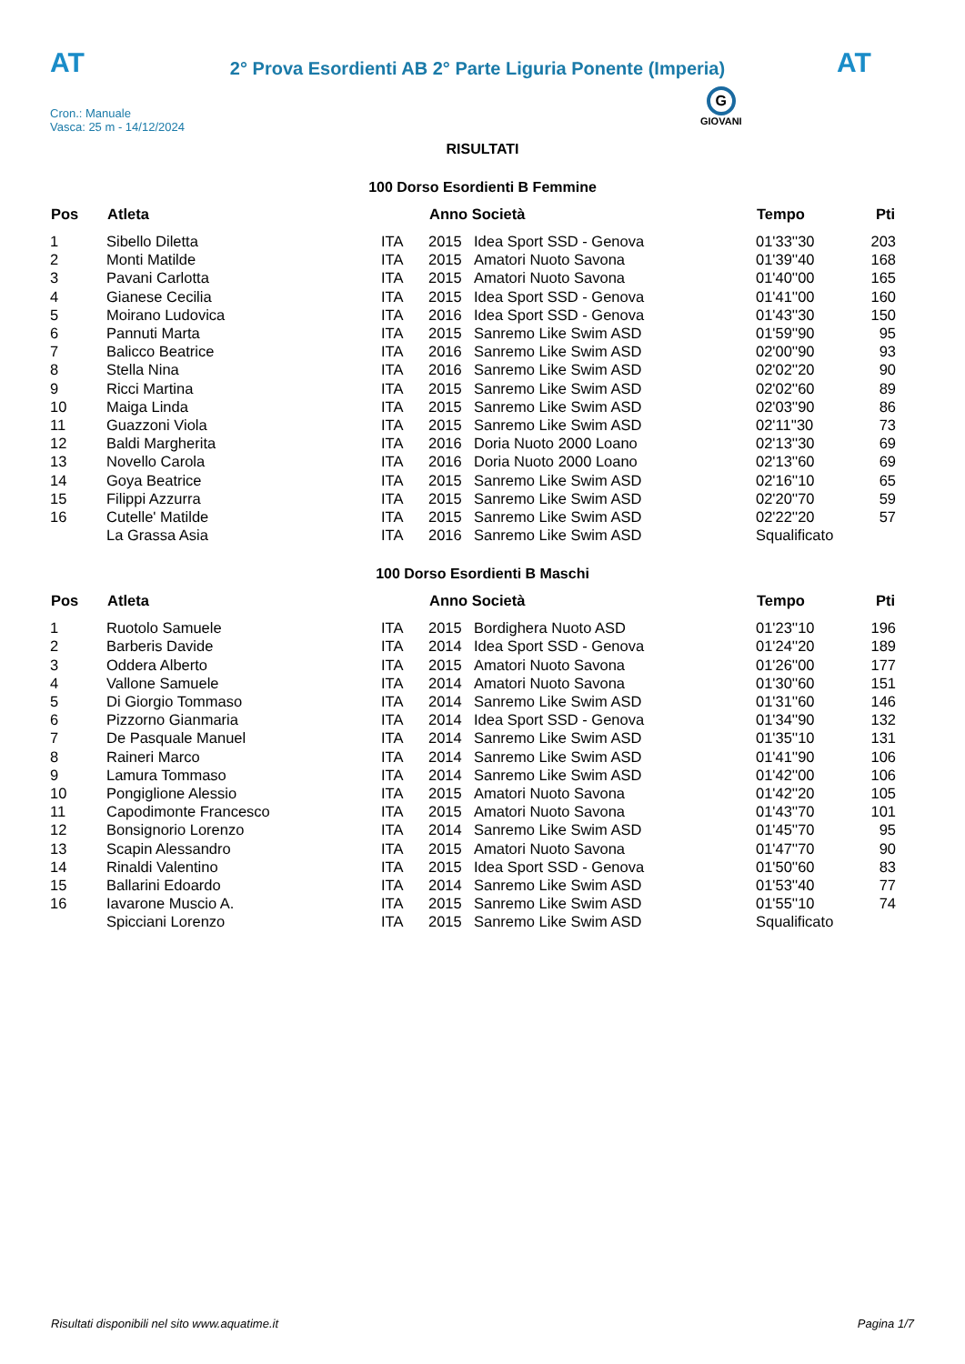AT
2° Prova Esordienti AB 2° Parte Liguria Ponente (Imperia)
AT
Cron.: Manuale
Vasca: 25 m - 14/12/2024
G
GIOVANI
RISULTATI
100 Dorso Esordienti B Femmine
| Pos | Atleta | | Anno Società | | Tempo | Pti |
| --- | --- | --- | --- | --- | --- | --- |
| 1 | Sibello Diletta | ITA | 2015 | Idea Sport SSD - Genova | 01'33''30 | 203 |
| 2 | Monti Matilde | ITA | 2015 | Amatori Nuoto Savona | 01'39''40 | 168 |
| 3 | Pavani Carlotta | ITA | 2015 | Amatori Nuoto Savona | 01'40''00 | 165 |
| 4 | Gianese Cecilia | ITA | 2015 | Idea Sport SSD - Genova | 01'41''00 | 160 |
| 5 | Moirano Ludovica | ITA | 2016 | Idea Sport SSD - Genova | 01'43''30 | 150 |
| 6 | Pannuti Marta | ITA | 2015 | Sanremo Like Swim ASD | 01'59''90 | 95 |
| 7 | Balicco Beatrice | ITA | 2016 | Sanremo Like Swim ASD | 02'00''90 | 93 |
| 8 | Stella Nina | ITA | 2016 | Sanremo Like Swim ASD | 02'02''20 | 90 |
| 9 | Ricci Martina | ITA | 2015 | Sanremo Like Swim ASD | 02'02''60 | 89 |
| 10 | Maiga Linda | ITA | 2015 | Sanremo Like Swim ASD | 02'03''90 | 86 |
| 11 | Guazzoni Viola | ITA | 2015 | Sanremo Like Swim ASD | 02'11''30 | 73 |
| 12 | Baldi Margherita | ITA | 2016 | Doria Nuoto 2000 Loano | 02'13''30 | 69 |
| 13 | Novello Carola | ITA | 2016 | Doria Nuoto 2000 Loano | 02'13''60 | 69 |
| 14 | Goya Beatrice | ITA | 2015 | Sanremo Like Swim ASD | 02'16''10 | 65 |
| 15 | Filippi Azzurra | ITA | 2015 | Sanremo Like Swim ASD | 02'20''70 | 59 |
| 16 | Cutelle' Matilde | ITA | 2015 | Sanremo Like Swim ASD | 02'22''20 | 57 |
| | La Grassa Asia | ITA | 2016 | Sanremo Like Swim ASD | Squalificato | |
100 Dorso Esordienti B Maschi
| Pos | Atleta | | Anno Società | | Tempo | Pti |
| --- | --- | --- | --- | --- | --- | --- |
| 1 | Ruotolo Samuele | ITA | 2015 | Bordighera Nuoto ASD | 01'23''10 | 196 |
| 2 | Barberis Davide | ITA | 2014 | Idea Sport SSD - Genova | 01'24''20 | 189 |
| 3 | Oddera Alberto | ITA | 2015 | Amatori Nuoto Savona | 01'26''00 | 177 |
| 4 | Vallone Samuele | ITA | 2014 | Amatori Nuoto Savona | 01'30''60 | 151 |
| 5 | Di Giorgio Tommaso | ITA | 2014 | Sanremo Like Swim ASD | 01'31''60 | 146 |
| 6 | Pizzorno Gianmaria | ITA | 2014 | Idea Sport SSD - Genova | 01'34''90 | 132 |
| 7 | De Pasquale Manuel | ITA | 2014 | Sanremo Like Swim ASD | 01'35''10 | 131 |
| 8 | Raineri Marco | ITA | 2014 | Sanremo Like Swim ASD | 01'41''90 | 106 |
| 9 | Lamura Tommaso | ITA | 2014 | Sanremo Like Swim ASD | 01'42''00 | 106 |
| 10 | Pongiglione Alessio | ITA | 2015 | Amatori Nuoto Savona | 01'42''20 | 105 |
| 11 | Capodimonte Francesco | ITA | 2015 | Amatori Nuoto Savona | 01'43''70 | 101 |
| 12 | Bonsignorio Lorenzo | ITA | 2014 | Sanremo Like Swim ASD | 01'45''70 | 95 |
| 13 | Scapin Alessandro | ITA | 2015 | Amatori Nuoto Savona | 01'47''70 | 90 |
| 14 | Rinaldi Valentino | ITA | 2015 | Idea Sport SSD - Genova | 01'50''60 | 83 |
| 15 | Ballarini Edoardo | ITA | 2014 | Sanremo Like Swim ASD | 01'53''40 | 77 |
| 16 | Iavarone Muscio A. | ITA | 2015 | Sanremo Like Swim ASD | 01'55''10 | 74 |
| | Spicciani Lorenzo | ITA | 2015 | Sanremo Like Swim ASD | Squalificato | |
Risultati disponibili nel sito www.aquatime.it Pagina 1/7